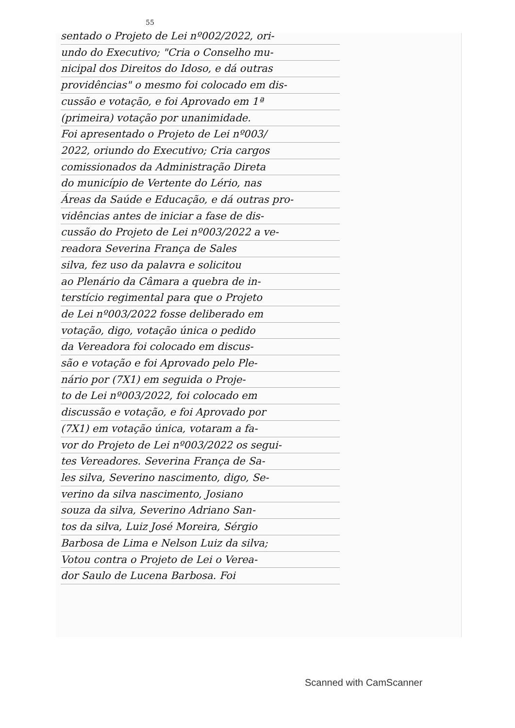55
sentado o Projeto de Lei nº002/2022, ori-
undo do Executivo; "Cria o Conselho mu-
nicipal dos Direitos do Idoso, e dá outras
providências" o mesmo foi colocado em dis-
cussão e votação, e foi Aprovado em 1ª
(primeira) votação por unanimidade.
Foi apresentado o Projeto de Lei nº003/
2022, oriundo do Executivo; Cria cargos
comissionados da Administração Direta
do município de Vertente do Lério, nas
Áreas da Saúde e Educação, e dá outras pro-
vidências antes de iniciar a fase de dis-
cussão do Projeto de Lei nº003/2022 a ve-
readora Severina França de Sales
silva, fez uso da palavra e solicitou
ao Plenário da Câmara a quebra de in-
terstício regimental para que o Projeto
de Lei nº003/2022 fosse deliberado em
votação, digo, votação única o pedido
da Vereadora foi colocado em discus-
são e votação e foi Aprovado pelo Ple-
nário por (7X1) em seguida o Proje-
to de Lei nº003/2022, foi colocado em
discussão e votação, e foi Aprovado por
(7X1) em votação única, votaram a fa-
vor do Projeto de Lei nº003/2022 os segui-
tes Vereadores. Severina França de Sa-
les silva, Severino nascimento, digo, Se-
verino da silva nascimento, Josiano
souza da silva, Severino Adriano San-
tos da silva, Luiz José Moreira, Sérgio
Barbosa de Lima e Nelson Luiz da silva;
Votou contra o Projeto de Lei o Verea-
dor Saulo de Lucena Barbosa. Foi
Scanned with CamScanner